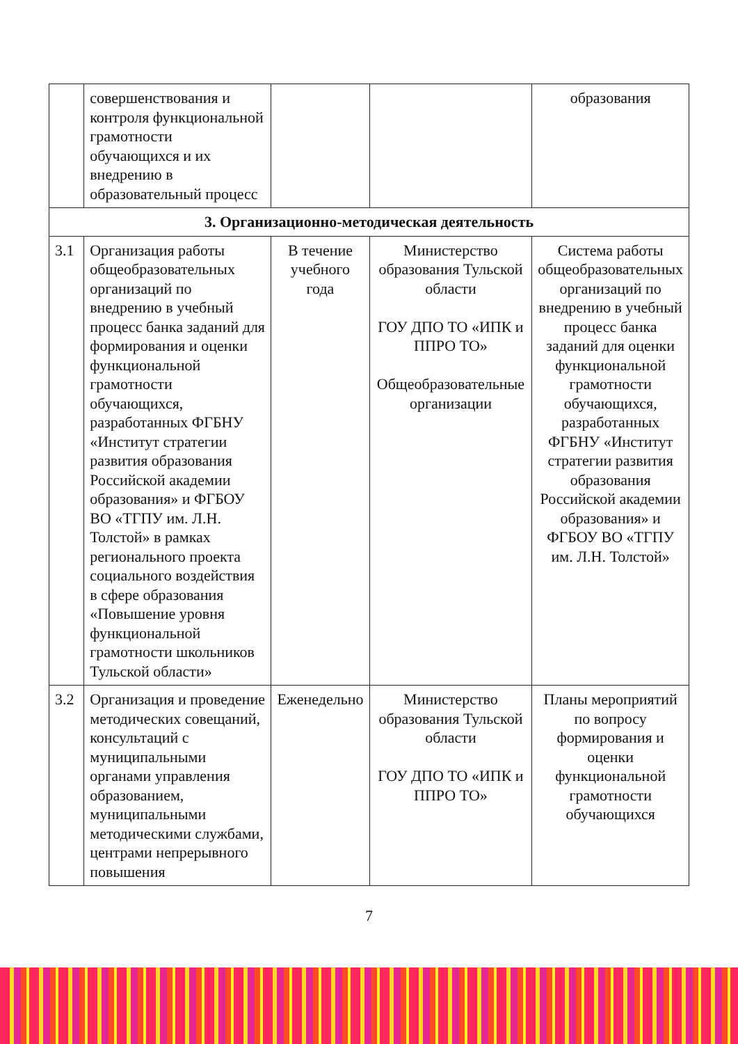| | совершенствования и контроля функциональной грамотности обучающихся и их внедрению в образовательный процесс | | | образования |
| 3. Организационно-методическая деятельность | | | | |
| 3.1 | Организация работы общеобразовательных организаций по внедрению в учебный процесс банка заданий для формирования и оценки функциональной грамотности обучающихся, разработанных ФГБНУ «Институт стратегии развития образования Российской академии образования» и ФГБОУ ВО «ТГПУ им. Л.Н. Толстой» в рамках регионального проекта социального воздействия в сфере образования «Повышение уровня функциональной грамотности школьников Тульской области» | В течение учебного года | Министерство образования Тульской области ГОУ ДПО ТО «ИПК и ППРО ТО» Общеобразовательные организации | Система работы общеобразовательных организаций по внедрению в учебный процесс банка заданий для оценки функциональной грамотности обучающихся, разработанных ФГБНУ «Институт стратегии развития образования Российской академии образования» и ФГБОУ ВО «ТГПУ им. Л.Н. Толстой» |
| 3.2 | Организация и проведение методических совещаний, консультаций с муниципальными органами управления образованием, муниципальными методическими службами, центрами непрерывного повышения | Еженедельно | Министерство образования Тульской области ГОУ ДПО ТО «ИПК и ППРО ТО» | Планы мероприятий по вопросу формирования и оценки функциональной грамотности обучающихся |
7